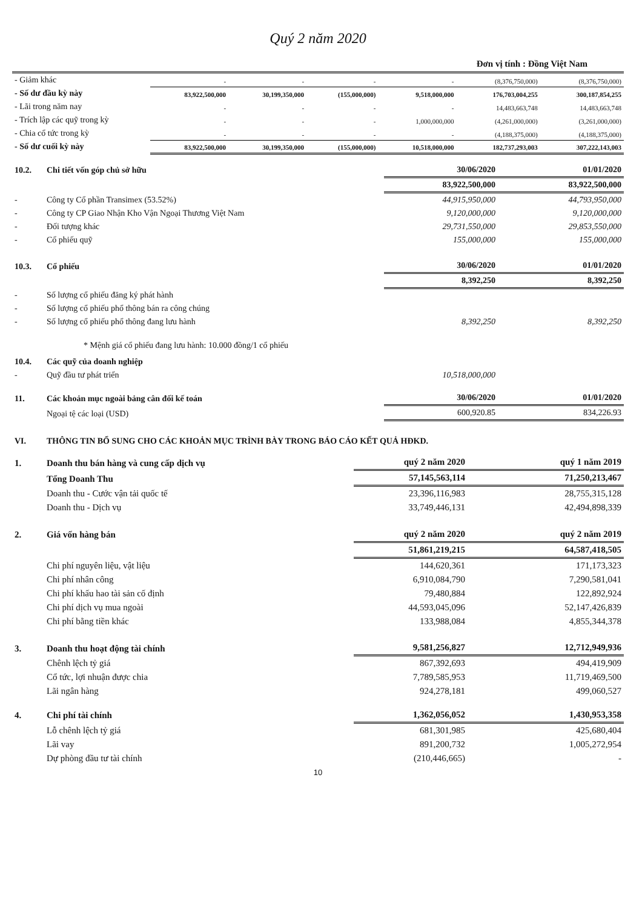Quý 2 năm 2020
Đơn vị tính : Đồng Việt Nam
| - Giảm khác | - | - | - | - | (8,376,750,000) | (8,376,750,000) |
| - Số dư đầu kỳ này | 83,922,500,000 | 30,199,350,000 | (155,000,000) | 9,518,000,000 | 176,703,004,255 | 300,187,854,255 |
| - Lãi trong năm nay | - | - | - | - | 14,483,663,748 | 14,483,663,748 |
| - Trích lập các quỹ trong kỳ | - | - | - | 1,000,000,000 | (4,261,000,000) | (3,261,000,000) |
| - Chia cổ tức trong kỳ | - | - | - | - | (4,188,375,000) | (4,188,375,000) |
| - Số dư cuối kỳ này | 83,922,500,000 | 30,199,350,000 | (155,000,000) | 10,518,000,000 | 182,737,293,003 | 307,222,143,003 |
| 10.2. | Chi tiết vốn góp chủ sở hữu | 30/06/2020 | 01/01/2020 |
| | | 83,922,500,000 | 83,922,500,000 |
| - | Công ty Cổ phần Transimex (53.52%) | 44,915,950,000 | 44,793,950,000 |
| - | Công ty CP Giao Nhận Kho Vận Ngoại Thương Việt Nam | 9,120,000,000 | 9,120,000,000 |
| - | Đối tượng khác | 29,731,550,000 | 29,853,550,000 |
| - | Cổ phiếu quỹ | 155,000,000 | 155,000,000 |
| 10.3. | Cổ phiếu | 30/06/2020 | 01/01/2020 |
| | | 8,392,250 | 8,392,250 |
| - | Số lượng cổ phiếu đăng ký phát hành | | |
| - | Số lượng cổ phiếu phổ thông bán ra công chúng | | |
| - | Số lượng cổ phiếu phổ thông đang lưu hành | 8,392,250 | 8,392,250 |
| | * Mệnh giá cổ phiếu đang lưu hành: 10.000 đồng/1 cổ phiếu | | |
| 10.4. | Các quỹ của doanh nghiệp | | |
| - | Quỹ đầu tư phát triển | 10,518,000,000 | |
| 11. | Các khoản mục ngoài bảng cân đối kế toán | 30/06/2020 | 01/01/2020 |
| | Ngoại tệ các loại (USD) | 600,920.85 | 834,226.93 |
| VI. | THÔNG TIN BỔ SUNG CHO CÁC KHOẢN MỤC TRÌNH BÀY TRONG BÁO CÁO KẾT QUẢ HĐKD. | | |
| 1. | Doanh thu bán hàng và cung cấp dịch vụ | quý 2 năm 2020 | quý 1 năm 2019 |
| | Tổng Doanh Thu | 57,145,563,114 | 71,250,213,467 |
| | Doanh thu - Cước vận tải quốc tế | 23,396,116,983 | 28,755,315,128 |
| | Doanh thu - Dịch vụ | 33,749,446,131 | 42,494,898,339 |
| 2. | Giá vốn hàng bán | quý 2 năm 2020 | quý 2 năm 2019 |
| | | 51,861,219,215 | 64,587,418,505 |
| | Chi phí nguyên liệu, vật liệu | 144,620,361 | 171,173,323 |
| | Chi phí nhân công | 6,910,084,790 | 7,290,581,041 |
| | Chi phí khấu hao tài sản cố định | 79,480,884 | 122,892,924 |
| | Chi phí dịch vụ mua ngoài | 44,593,045,096 | 52,147,426,839 |
| | Chi phí bằng tiền khác | 133,988,084 | 4,855,344,378 |
| 3. | Doanh thu hoạt động tài chính | 9,581,256,827 | 12,712,949,936 |
| | Chênh lệch tỷ giá | 867,392,693 | 494,419,909 |
| | Cổ tức, lợi nhuận được chia | 7,789,585,953 | 11,719,469,500 |
| | Lãi ngân hàng | 924,278,181 | 499,060,527 |
| 4. | Chi phí tài chính | 1,362,056,052 | 1,430,953,358 |
| | Lỗ chênh lệch tỷ giá | 681,301,985 | 425,680,404 |
| | Lãi vay | 891,200,732 | 1,005,272,954 |
| | Dự phòng đầu tư tài chính | (210,446,665) | - |
10